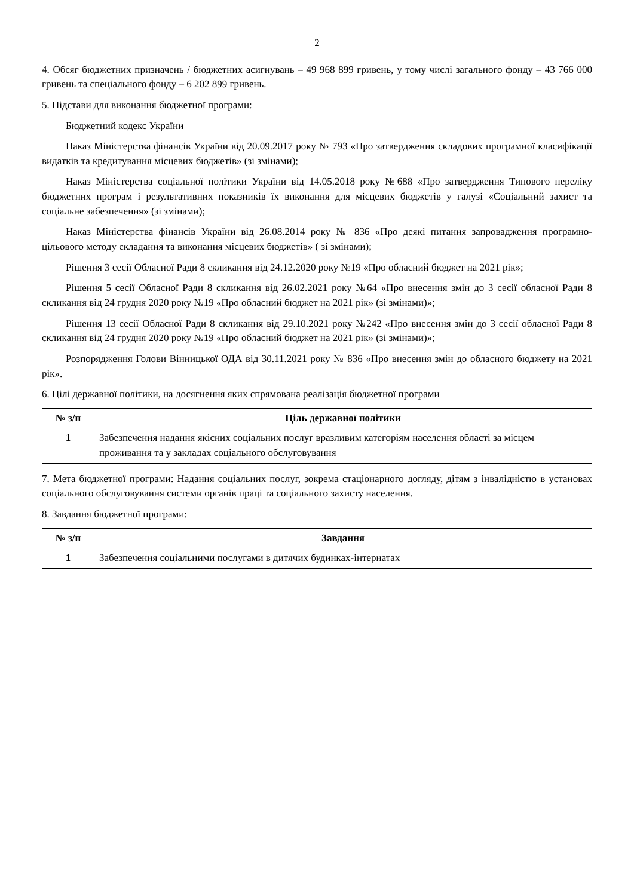2
4. Обсяг бюджетних призначень / бюджетних асигнувань – 49 968 899 гривень, у тому числі загального фонду – 43 766 000 гривень та спеціального фонду – 6 202 899 гривень.
5. Підстави для виконання бюджетної програми:
Бюджетний кодекс України
Наказ Міністерства фінансів України від 20.09.2017 року № 793 «Про затвердження складових програмної класифікації видатків та кредитування місцевих бюджетів» (зі змінами);
Наказ Міністерства соціальної політики України від 14.05.2018 року №688 «Про затвердження Типового переліку бюджетних програм і результативних показників їх виконання для місцевих бюджетів у галузі «Соціальний захист та соціальне забезпечення» (зі змінами);
Наказ Міністерства фінансів України від 26.08.2014 року № 836 «Про деякі питання запровадження програмно-цільового методу складання та виконання місцевих бюджетів» ( зі змінами);
Рішення 3 сесії Обласної Ради 8 скликання від 24.12.2020 року №19 «Про обласний бюджет на 2021 рік»;
Рішення 5 сесії Обласної Ради 8 скликання від 26.02.2021 року №64 «Про внесення змін до 3 сесії обласної Ради 8 скликання від 24 грудня 2020 року №19 «Про обласний бюджет на 2021 рік» (зі змінами)»;
Рішення 13 сесії Обласної Ради 8 скликання від 29.10.2021 року №242 «Про внесення змін до 3 сесії обласної Ради 8 скликання від 24 грудня 2020 року №19 «Про обласний бюджет на 2021 рік» (зі змінами)»;
Розпорядження Голови Вінницької ОДА від 30.11.2021 року № 836 «Про внесення змін до обласного бюджету на 2021 рік».
6. Цілі державної політики, на досягнення яких спрямована реалізація бюджетної програми
| № з/п | Ціль державної політики |
| --- | --- |
| 1 | Забезпечення надання якісних соціальних послуг вразливим категоріям населення області за місцем проживання та у закладах соціального обслуговування |
7. Мета бюджетної програми: Надання соціальних послуг, зокрема стаціонарного догляду, дітям з інвалідністю в установах соціального обслуговування системи органів праці та соціального захисту населення.
8. Завдання бюджетної програми:
| № з/п | Завдання |
| --- | --- |
| 1 | Забезпечення соціальними послугами в дитячих будинках-інтернатах |